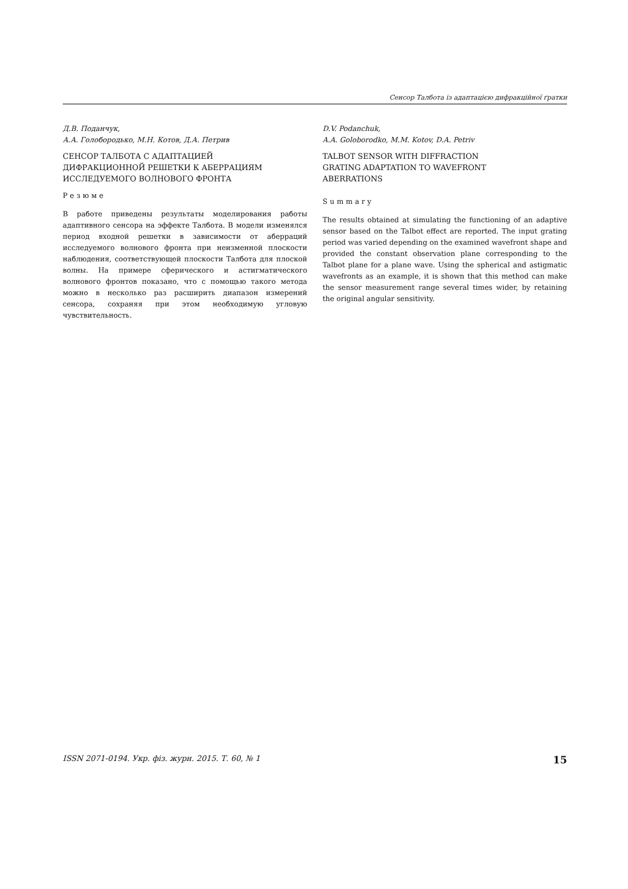Сенсор Талбота із адаптацією дифракційної ґратки
Д.В. Поданчук,
А.А. Голобородько, М.Н. Котов, Д.А. Петрив
СЕНСОР ТАЛБОТА С АДАПТАЦИЕЙ
ДИФРАКЦИОННОЙ РЕШЕТКИ К АБЕРРАЦИЯМ
ИССЛЕДУЕМОГО ВОЛНОВОГО ФРОНТА
Резюме
В работе приведены результаты моделирования работы адаптивного сенсора на эффекте Талбота. В модели изменялся период входной решетки в зависимости от аберраций исследуемого волнового фронта при неизменной плоскости наблюдения, соответствующей плоскости Талбота для плоской волны. На примере сферического и астигматического волнового фронтов показано, что с помощью такого метода можно в несколько раз расширить диапазон измерений сенсора, сохраняя при этом необходимую угловую чувствительность.
D.V. Podanchuk,
A.A. Goloborodko, M.M. Kotov, D.A. Petriv
TALBOT SENSOR WITH DIFFRACTION
GRATING ADAPTATION TO WAVEFRONT
ABERRATIONS
Summary
The results obtained at simulating the functioning of an adaptive sensor based on the Talbot effect are reported. The input grating period was varied depending on the examined wavefront shape and provided the constant observation plane corresponding to the Talbot plane for a plane wave. Using the spherical and astigmatic wavefronts as an example, it is shown that this method can make the sensor measurement range several times wider, by retaining the original angular sensitivity.
ISSN 2071-0194. Укр. фіз. журн. 2015. Т. 60, № 1 15